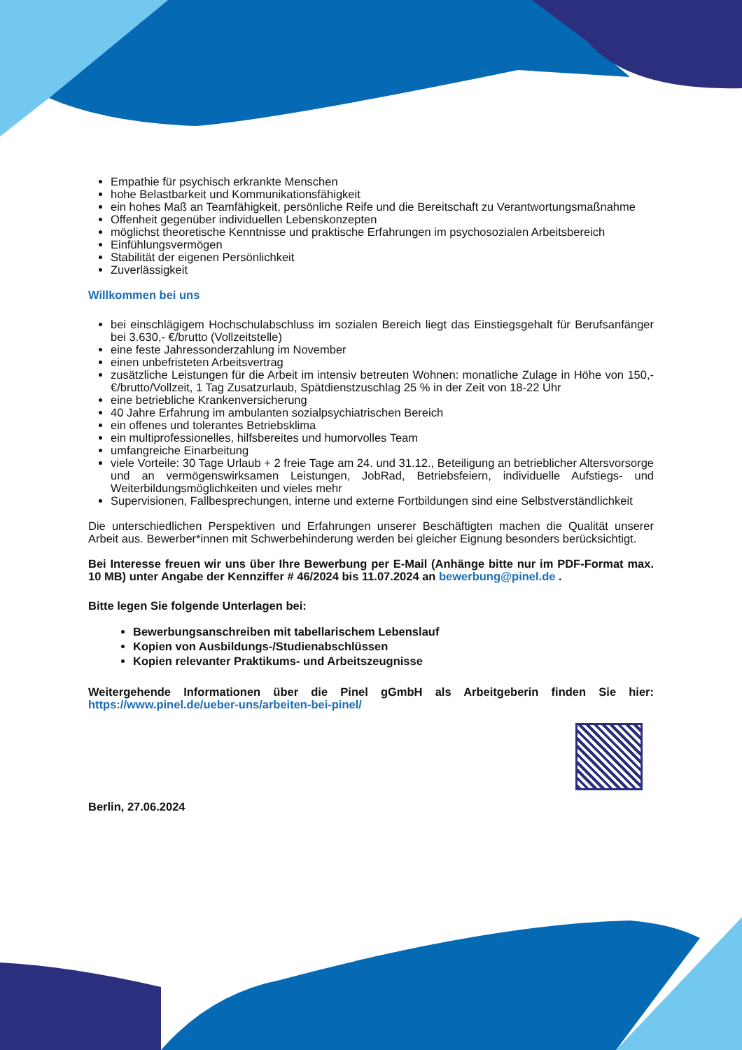Empathie für psychisch erkrankte Menschen
hohe Belastbarkeit und Kommunikationsfähigkeit
ein hohes Maß an Teamfähigkeit, persönliche Reife und die Bereitschaft zu Verantwortungsmaßnahme
Offenheit gegenüber individuellen Lebenskonzepten
möglichst theoretische Kenntnisse und praktische Erfahrungen im psychosozialen Arbeitsbereich
Einfühlungsvermögen
Stabilität der eigenen Persönlichkeit
Zuverlässigkeit
Willkommen bei uns
bei einschlägigem Hochschulabschluss im sozialen Bereich liegt das Einstiegsgehalt für Berufsanfänger bei 3.630,- €/brutto (Vollzeitstelle)
eine feste Jahressonderzahlung im November
einen unbefristeten Arbeitsvertrag
zusätzliche Leistungen für die Arbeit im intensiv betreuten Wohnen: monatliche Zulage in Höhe von 150,- €/brutto/Vollzeit, 1 Tag Zusatzurlaub, Spätdienstzuschlag 25 % in der Zeit von 18-22 Uhr
eine betriebliche Krankenversicherung
40 Jahre Erfahrung im ambulanten sozialpsychiatrischen Bereich
ein offenes und tolerantes Betriebsklima
ein multiprofessionelles, hilfsbereites und humorvolles Team
umfangreiche Einarbeitung
viele Vorteile: 30 Tage Urlaub + 2 freie Tage am 24. und 31.12., Beteiligung an betrieblicher Altersvorsorge und an vermögenswirksamen Leistungen, JobRad, Betriebsfeiern, individuelle Aufstiegs- und Weiterbildungsmöglichkeiten und vieles mehr
Supervisionen, Fallbesprechungen, interne und externe Fortbildungen sind eine Selbstverständlichkeit
Die unterschiedlichen Perspektiven und Erfahrungen unserer Beschäftigten machen die Qualität unserer Arbeit aus. Bewerber*innen mit Schwerbehinderung werden bei gleicher Eignung besonders berücksichtigt.
Bei Interesse freuen wir uns über Ihre Bewerbung per E-Mail (Anhänge bitte nur im PDF-Format max. 10 MB) unter Angabe der Kennziffer # 46/2024 bis 11.07.2024 an bewerbung@pinel.de .
Bitte legen Sie folgende Unterlagen bei:
Bewerbungsanschreiben mit tabellarischem Lebenslauf
Kopien von Ausbildungs-/Studienabschlüssen
Kopien relevanter Praktikums- und Arbeitszeugnisse
Weitergehende Informationen über die Pinel gGmbH als Arbeitgeberin finden Sie hier: https://www.pinel.de/ueber-uns/arbeiten-bei-pinel/
Berlin, 27.06.2024